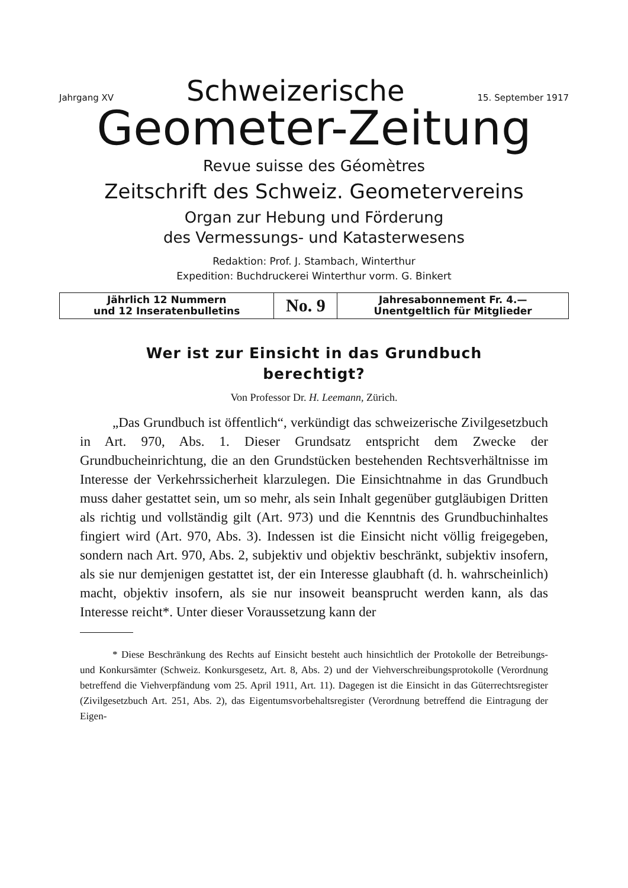Jahrgang XV Schweizerische 15. September 1917
Geometer-Zeitung
Revue suisse des Géomètres
Zeitschrift des Schweiz. Geometervereins
Organ zur Hebung und Förderung
des Vermessungs- und Katasterwesens
Redaktion: Prof. J. Stambach, Winterthur
Expedition: Buchdruckerei Winterthur vorm. G. Binkert
| Jährlich 12 Nummern und 12 Inseratenbulletins | No. 9 | Jahresabonnement Fr. 4.— Unentgeltlich für Mitglieder |
Wer ist zur Einsicht in das Grundbuch
berechtigt?
Von Professor Dr. H. Leemann, Zürich.
„Das Grundbuch ist öffentlich“, verkündigt das schweizerische Zivilgesetzbuch in Art. 970, Abs. 1. Dieser Grundsatz entspricht dem Zwecke der Grundbucheinrichtung, die an den Grundstücken bestehenden Rechtsverhältnisse im Interesse der Verkehrssicherheit klarzulegen. Die Einsichtnahme in das Grundbuch muss daher gestattet sein, um so mehr, als sein Inhalt gegenüber gutgläubigen Dritten als richtig und vollständig gilt (Art. 973) und die Kenntnis des Grundbuchinhaltes fingiert wird (Art. 970, Abs. 3). Indessen ist die Einsicht nicht völlig freigegeben, sondern nach Art. 970, Abs. 2, subjektiv und objektiv beschränkt, subjektiv insofern, als sie nur demjenigen gestattet ist, der ein Interesse glaubhaft (d. h. wahrscheinlich) macht, objektiv insofern, als sie nur insoweit beansprucht werden kann, als das Interesse reicht*. Unter dieser Voraussetzung kann der
* Diese Beschränkung des Rechts auf Einsicht besteht auch hinsichtlich der Protokolle der Betreibungs- und Konkursämter (Schweiz. Konkursgesetz, Art. 8, Abs. 2) und der Viehverschreibungsprotokolle (Verordnung betreffend die Viehverpfändung vom 25. April 1911, Art. 11). Dagegen ist die Einsicht in das Güterrechtsregister (Zivilgesetzbuch Art. 251, Abs. 2), das Eigentumsvorbehaltsregister (Verordnung betreffend die Eintragung der Eigen-